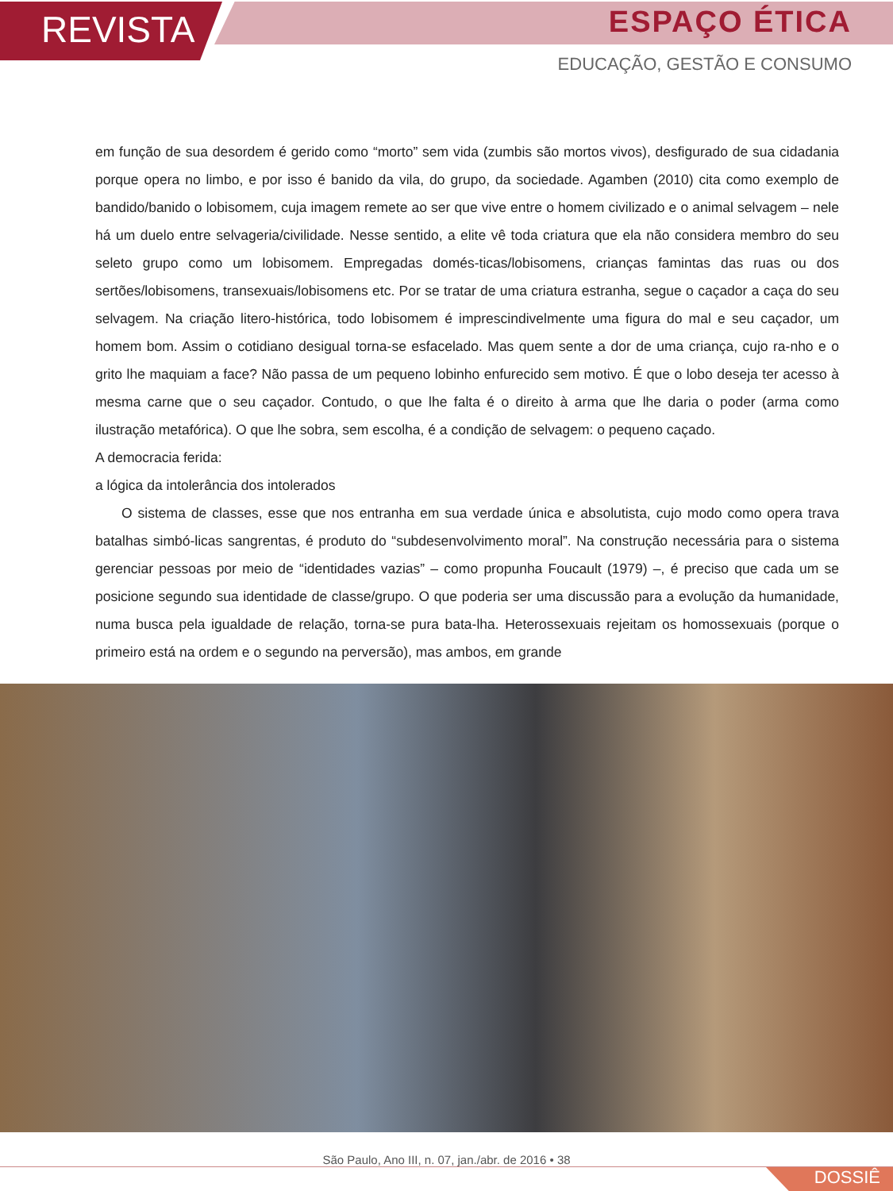REVISTA
ESPAÇO ÉTICA
EDUCAÇÃO, GESTÃO E CONSUMO
em função de sua desordem é gerido como “morto” sem vida (zumbis são mortos vivos), desfigurado de sua cidadania porque opera no limbo, e por isso é banido da vila, do grupo, da sociedade. Agamben (2010) cita como exemplo de bandido/banido o lobisomem, cuja imagem remete ao ser que vive entre o homem civilizado e o animal selvagem – nele há um duelo entre selvageria/civilidade. Nesse sentido, a elite vê toda criatura que ela não considera membro do seu seleto grupo como um lobisomem. Empregadas domés-ticas/lobisomens, crianças famintas das ruas ou dos sertões/lobisomens, transexuais/lobisomens etc. Por se tratar de uma criatura estranha, segue o caçador a caça do seu selvagem. Na criação litero-histórica, todo lobisomem é imprescindivelmente uma figura do mal e seu caçador, um homem bom. Assim o cotidiano desigual torna-se esfacelado. Mas quem sente a dor de uma criança, cujo ra-nho e o grito lhe maquiam a face? Não passa de um pequeno lobinho enfurecido sem motivo. É que o lobo deseja ter acesso à mesma carne que o seu caçador. Contudo, o que lhe falta é o direito à arma que lhe daria o poder (arma como ilustração metafórica). O que lhe sobra, sem escolha, é a condição de selvagem: o pequeno caçado.
A democracia ferida:
a lógica da intolerância dos intolerados
O sistema de classes, esse que nos entranha em sua verdade única e absolutista, cujo modo como opera trava batalhas simbó-licas sangrentas, é produto do “subdesenvolvimento moral”. Na construção necessária para o sistema gerenciar pessoas por meio de “identidades vazias” – como propunha Foucault (1979) –, é preciso que cada um se posicione segundo sua identidade de classe/grupo. O que poderia ser uma discussão para a evolução da humanidade, numa busca pela igualdade de relação, torna-se pura bata-lha. Heterossexuais rejeitam os homossexuais (porque o primeiro está na ordem e o segundo na perversão), mas ambos, em grande
São Paulo, Ano III, n. 07, jan./abr. de 2016 • 38
DOSSIÊ